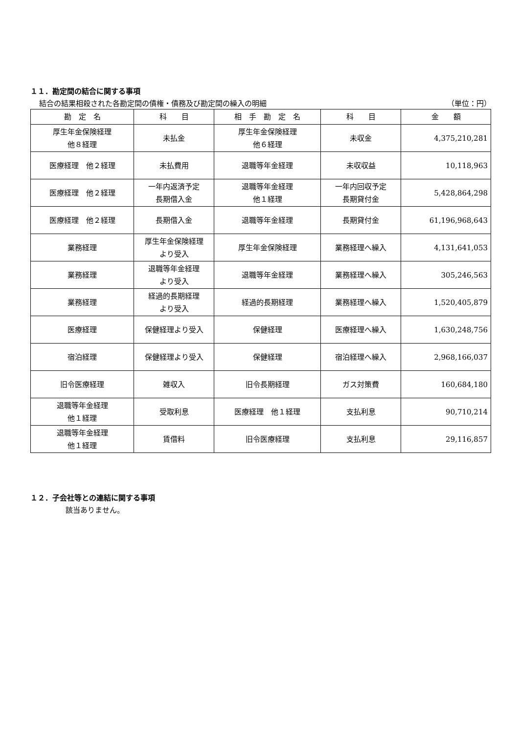１１．勘定間の結合に関する事項
結合の結果相殺された各勘定間の債権・債務及び勘定間の繰入の明細 （単位：円）
| 勘 定 名 | 科 目 | 相 手 勘 定 名 | 科 目 | 金 額 |
| --- | --- | --- | --- | --- |
| 厚生年金保険経理 他８経理 | 未払金 | 厚生年金保険経理 他６経理 | 未収金 | 4,375,210,281 |
| 医療経理 他２経理 | 未払費用 | 退職等年金経理 | 未収収益 | 10,118,963 |
| 医療経理 他２経理 | 一年内返済予定 長期借入金 | 退職等年金経理 他１経理 | 一年内回収予定 長期貸付金 | 5,428,864,298 |
| 医療経理 他２経理 | 長期借入金 | 退職等年金経理 | 長期貸付金 | 61,196,968,643 |
| 業務経理 | 厚生年金保険経理 より受入 | 厚生年金保険経理 | 業務経理へ繰入 | 4,131,641,053 |
| 業務経理 | 退職等年金経理 より受入 | 退職等年金経理 | 業務経理へ繰入 | 305,246,563 |
| 業務経理 | 経過的長期経理 より受入 | 経過的長期経理 | 業務経理へ繰入 | 1,520,405,879 |
| 医療経理 | 保健経理より受入 | 保健経理 | 医療経理へ繰入 | 1,630,248,756 |
| 宿泊経理 | 保健経理より受入 | 保健経理 | 宿泊経理へ繰入 | 2,968,166,037 |
| 旧令医療経理 | 雑収入 | 旧令長期経理 | ガス対策費 | 160,684,180 |
| 退職等年金経理 他１経理 | 受取利息 | 医療経理 他１経理 | 支払利息 | 90,710,214 |
| 退職等年金経理 他１経理 | 賃借料 | 旧令医療経理 | 支払利息 | 29,116,857 |
１２．子会社等との連結に関する事項
該当ありません。